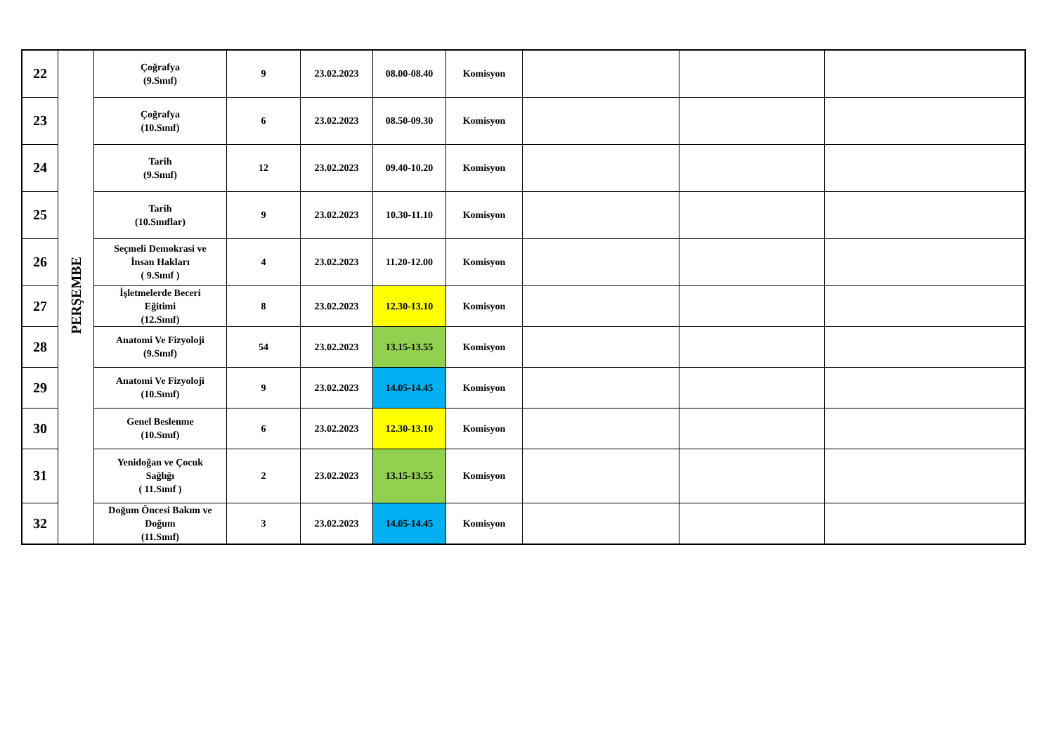| 22 | PERŞEMBE | Çoğrafya (9.Sınıf) | 9 | 23.02.2023 | 08.00-08.40 | Komisyon | | | |
| 23 | | Çoğrafya (10.Sınıf) | 6 | 23.02.2023 | 08.50-09.30 | Komisyon | | | |
| 24 | | Tarih (9.Sınıf) | 12 | 23.02.2023 | 09.40-10.20 | Komisyon | | | |
| 25 | | Tarih (10.Sınıflar) | 9 | 23.02.2023 | 10.30-11.10 | Komisyon | | | |
| 26 | | Seçmeli Demokrasi ve İnsan Hakları ( 9.Sınıf ) | 4 | 23.02.2023 | 11.20-12.00 | Komisyon | | | |
| 27 | | İşletmelerde Beceri Eğitimi (12.Sınıf) | 8 | 23.02.2023 | 12.30-13.10 | Komisyon | | | |
| 28 | | Anatomi Ve Fizyoloji (9.Sınıf) | 54 | 23.02.2023 | 13.15-13.55 | Komisyon | | | |
| 29 | | Anatomi Ve Fizyoloji (10.Sınıf) | 9 | 23.02.2023 | 14.05-14.45 | Komisyon | | | |
| 30 | | Genel Beslenme (10.Sınıf) | 6 | 23.02.2023 | 12.30-13.10 | Komisyon | | | |
| 31 | | Yenidoğan ve Çocuk Sağlığı ( 11.Sınıf ) | 2 | 23.02.2023 | 13.15-13.55 | Komisyon | | | |
| 32 | | Doğum Öncesi Bakım ve Doğum (11.Sınıf) | 3 | 23.02.2023 | 14.05-14.45 | Komisyon | | | |